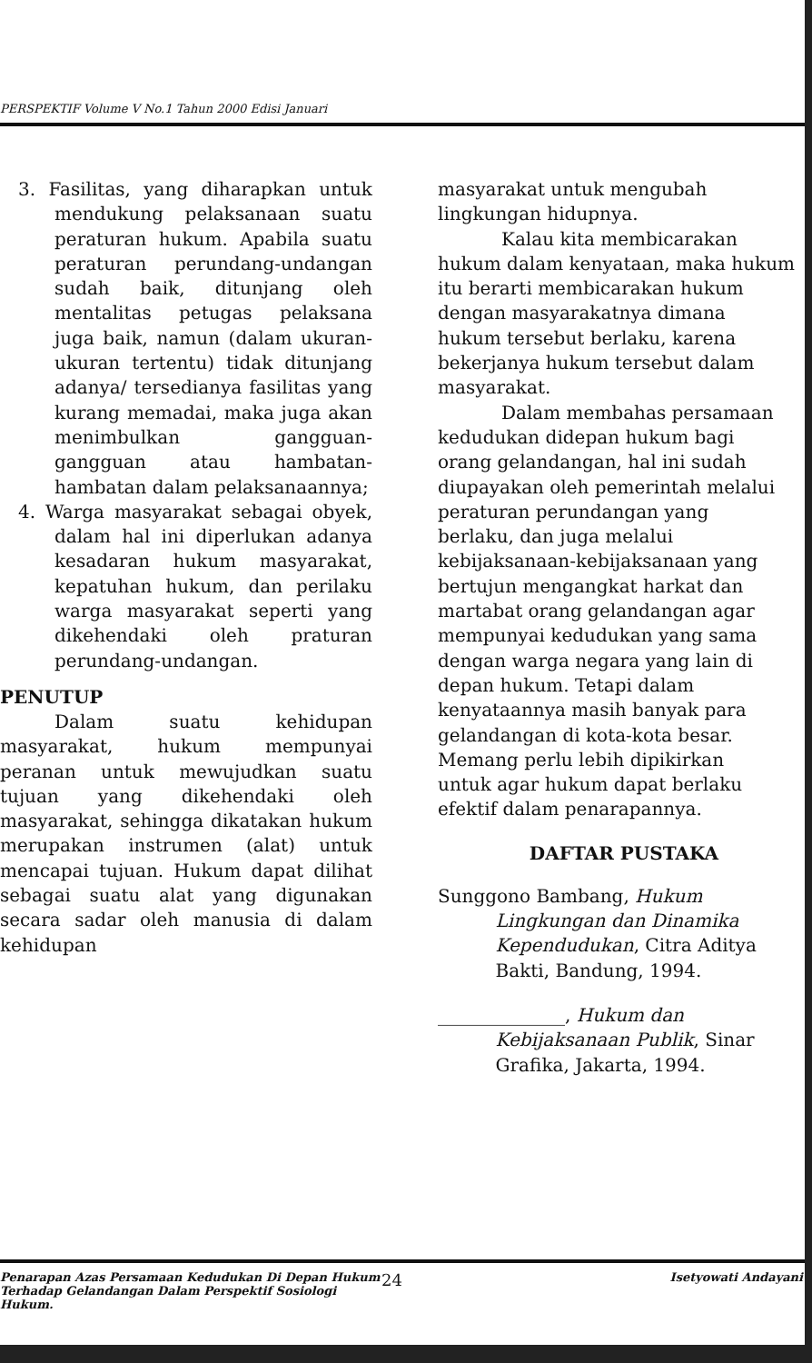PERSPEKTIF Volume V No.1 Tahun 2000 Edisi Januari
3. Fasilitas, yang diharapkan untuk mendukung pelaksanaan suatu peraturan hukum. Apabila suatu peraturan perundang-undangan sudah baik, ditunjang oleh mentalitas petugas pelaksana juga baik, namun (dalam ukuran-ukuran tertentu) tidak ditunjang adanya/ tersedianya fasilitas yang kurang memadai, maka juga akan menimbulkan gangguan-gangguan atau hambatan-hambatan dalam pelaksanaannya;
4. Warga masyarakat sebagai obyek, dalam hal ini diperlukan adanya kesadaran hukum masyarakat, kepatuhan hukum, dan perilaku warga masyarakat seperti yang dikehendaki oleh praturan perundang-undangan.
PENUTUP
Dalam suatu kehidupan masyarakat, hukum mempunyai peranan untuk mewujudkan suatu tujuan yang dikehendaki oleh masyarakat, sehingga dikatakan hukum merupakan instrumen (alat) untuk mencapai tujuan. Hukum dapat dilihat sebagai suatu alat yang digunakan secara sadar oleh manusia di dalam kehidupan
masyarakat untuk mengubah
lingkungan hidupnya.
Kalau kita membicarakan
hukum dalam kenyataan, maka hukum
itu berarti membicarakan hukum
dengan masyarakatnya dimana
hukum tersebut berlaku, karena
bekerjanya hukum tersebut dalam
masyarakat.
Dalam membahas persamaan
kedudukan didepan hukum bagi
orang gelandangan, hal ini sudah
diupayakan oleh pemerintah melalui
peraturan perundangan yang
berlaku, dan juga melalui
kebijaksanaan-kebijaksanaan yang
bertujun mengangkat harkat dan
martabat orang gelandangan agar
mempunyai kedudukan yang sama
dengan warga negara yang lain di
depan hukum. Tetapi dalam
kenyataannya masih banyak para
gelandangan di kota-kota besar.
Memang perlu lebih dipikirkan
untuk agar hukum dapat berlaku
efektif dalam penarapannya.
DAFTAR PUSTAKA
Sunggono Bambang, Hukum
Lingkungan dan Dinamika
Kependudukan, Citra Aditya
Bakti, Bandung, 1994.
______________, Hukum dan
Kebijaksanaan Publik, Sinar
Grafika, Jakarta, 1994.
Penarapan Azas Persamaan Kedudukan Di Depan Hukum Terhadap Gelandangan Dalam Perspektif Sosiologi Hukum.
24
Isetyowati Andayani